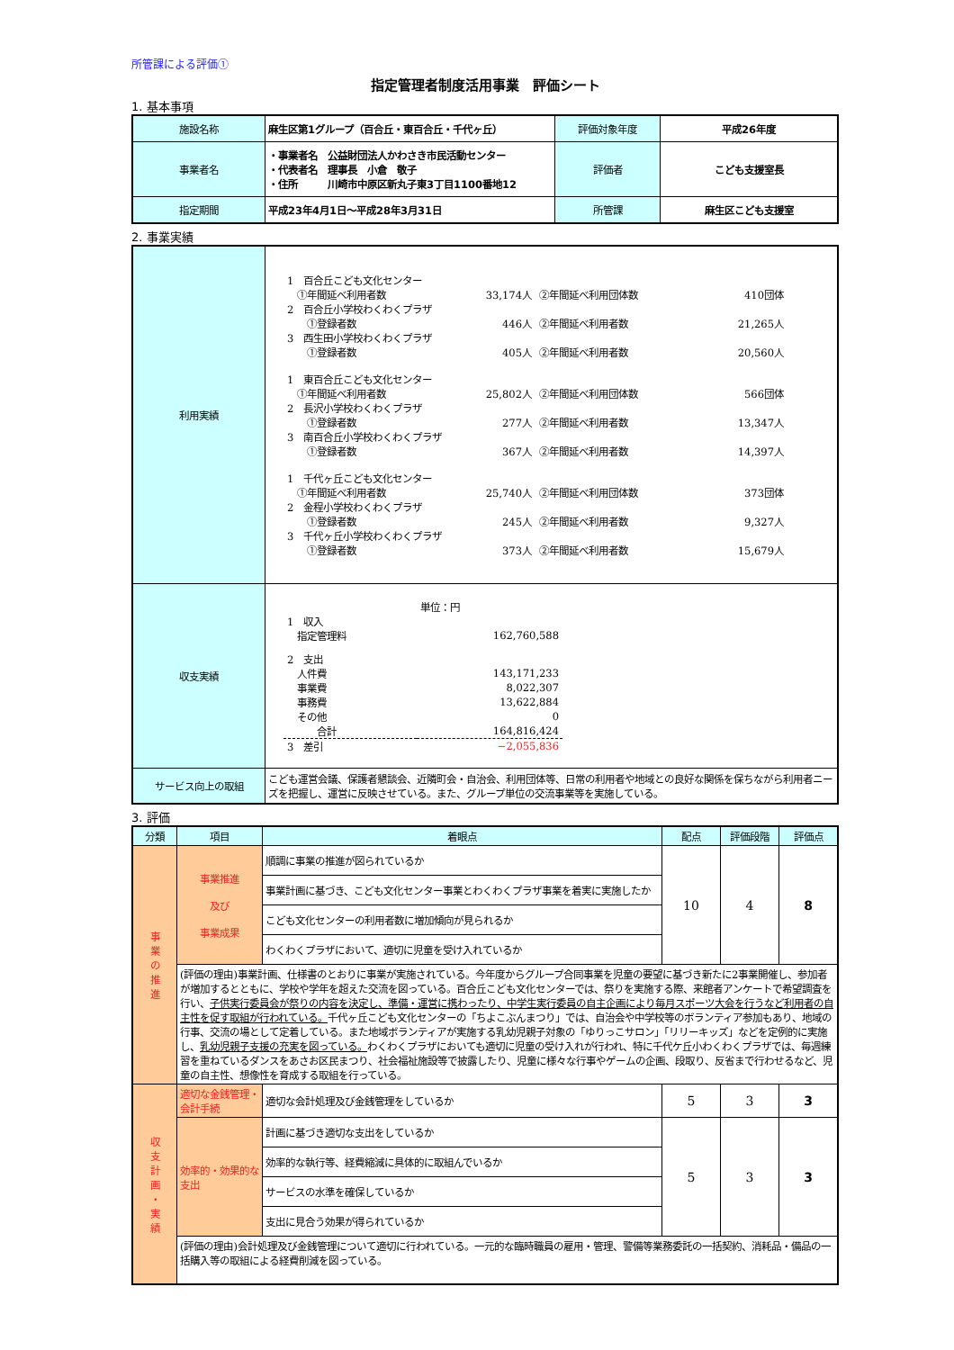所管課による評価①
指定管理者制度活用事業　評価シート
1. 基本事項
| 施設名称 | 麻生区第1グループ（百合丘・東百合丘・千代ヶ丘） | 評価対象年度 | 平成26年度 |
| 事業者名 | ・事業者名 公益財団法人かわさき市民活動センター ・代表者名 理事長 小倉 敬子 ・住所 川崎市中原区新丸子東3丁目1100番地12 | 評価者 | こども支援室長 |
| 指定期間 | 平成23年4月1日～平成28年3月31日 | 所管課 | 麻生区こども支援室 |
2. 事業実績
| 利用実績 | / 1 百合丘こども文化センター / / / / / ①年間延べ利用者数 / 33,174人 / ②年間延べ利用団体数 / 410団体 / / 2 百合丘小学校わくわくプラザ / / / / / ①登録者数 / 446人 / ②年間延べ利用者数 / 21,265人 / / 3 西生田小学校わくわくプラザ / / / / / ①登録者数 / 405人 / ②年間延べ利用者数 / 20,560人 / / 1 東百合丘こども文化センター / / / / / ①年間延べ利用者数 / 25,802人 / ②年間延べ利用団体数 / 566団体 / / 2 長沢小学校わくわくプラザ / / / / / ①登録者数 / 277人 / ②年間延べ利用者数 / 13,347人 / / 3 南百合丘小学校わくわくプラザ / / / / / ①登録者数 / 367人 / ②年間延べ利用者数 / 14,397人 / / 1 千代ヶ丘こども文化センター / / / / / ①年間延べ利用者数 / 25,740人 / ②年間延べ利用団体数 / 373団体 / / 2 金程小学校わくわくプラザ / / / / / ①登録者数 / 245人 / ②年間延べ利用者数 / 9,327人 / / 3 千代ヶ丘小学校わくわくプラザ / / / / / ①登録者数 / 373人 / ②年間延べ利用者数 / 15,679人 / |
| 収支実績 | / / 単位：円 / / 1 収入 / / / 指定管理料 / 162,760,588 / / 2 支出 / / / 人件費 / 143,171,233 / / 事業費 / 8,022,307 / / 事務費 / 13,622,884 / / その他 / 0 / / 合計 / 164,816,424 / / 3 差引 / −2,055,836 / |
| サービス向上の取組 | こども運営会議、保護者懇談会、近隣町会・自治会、利用団体等、日常の利用者や地域との良好な関係を保ちながら利用者ニーズを把握し、運営に反映させている。また、グループ単位の交流事業等を実施している。 |
3. 評価
| 分類 | 項目 | 着眼点 | 配点 | 評価段階 | 評価点 |
| --- | --- | --- | --- | --- | --- |
| 事 業 の 推 進 | 事業推進 及び 事業成果 | 順調に事業の推進が図られているか | 10 | 4 | 8 |
| | | 事業計画に基づき、こども文化センター事業とわくわくプラザ事業を着実に実施したか | | | |
| | | こども文化センターの利用者数に増加傾向が見られるか | | | |
| | | わくわくプラザにおいて、適切に児童を受け入れているか | | | |
| | (評価の理由)事業計画、仕様書のとおりに事業が実施されている。今年度からグループ合同事業を児童の要望に基づき新たに2事業開催し、参加者が増加するとともに、学校や学年を超えた交流を図っている。百合丘こども文化センターでは、祭りを実施する際、来館者アンケートで希望調査を行い、 子供実行委員会が祭りの内容を決定し、準備・運営に携わったり、中学生実行委員の自主企画により毎月スポーツ大会を行うなど利用者の自主性を促す取組が行われている。 千代ヶ丘こども文化センターの「ちよこぶんまつり」では、自治会や中学校等のボランティア参加もあり、地域の行事、交流の場として定着している。また地域ボランティアが実施する乳幼児親子対象の「ゆりっこサロン」「リリーキッズ」などを定例的に実施し、 乳幼児親子支援の充実を図っている。 わくわくプラザにおいても適切に児童の受け入れが行われ、特に千代ケ丘小わくわくプラザでは、毎週練習を重ねているダンスをあさお区民まつり、社会福祉施設等で披露したり、児童に様々な行事やゲームの企画、段取り、反省まで行わせるなど、児童の自主性、想像性を育成する取組を行っている。 | | | | |
| 収 支 計 画 ・ 実 績 | 適切な金銭管理・会計手続 | 適切な会計処理及び金銭管理をしているか | 5 | 3 | 3 |
| | 効率的・効果的な支出 | 計画に基づき適切な支出をしているか | 5 | 3 | 3 |
| | | 効率的な執行等、経費縮減に具体的に取組んでいるか | | | |
| | | サービスの水準を確保しているか | | | |
| | | 支出に見合う効果が得られているか | | | |
| | (評価の理由)会計処理及び金銭管理について適切に行われている。一元的な臨時職員の雇用・管理、警備等業務委託の一括契約、消耗品・備品の一括購入等の取組による経費削減を図っている。 | | | | |